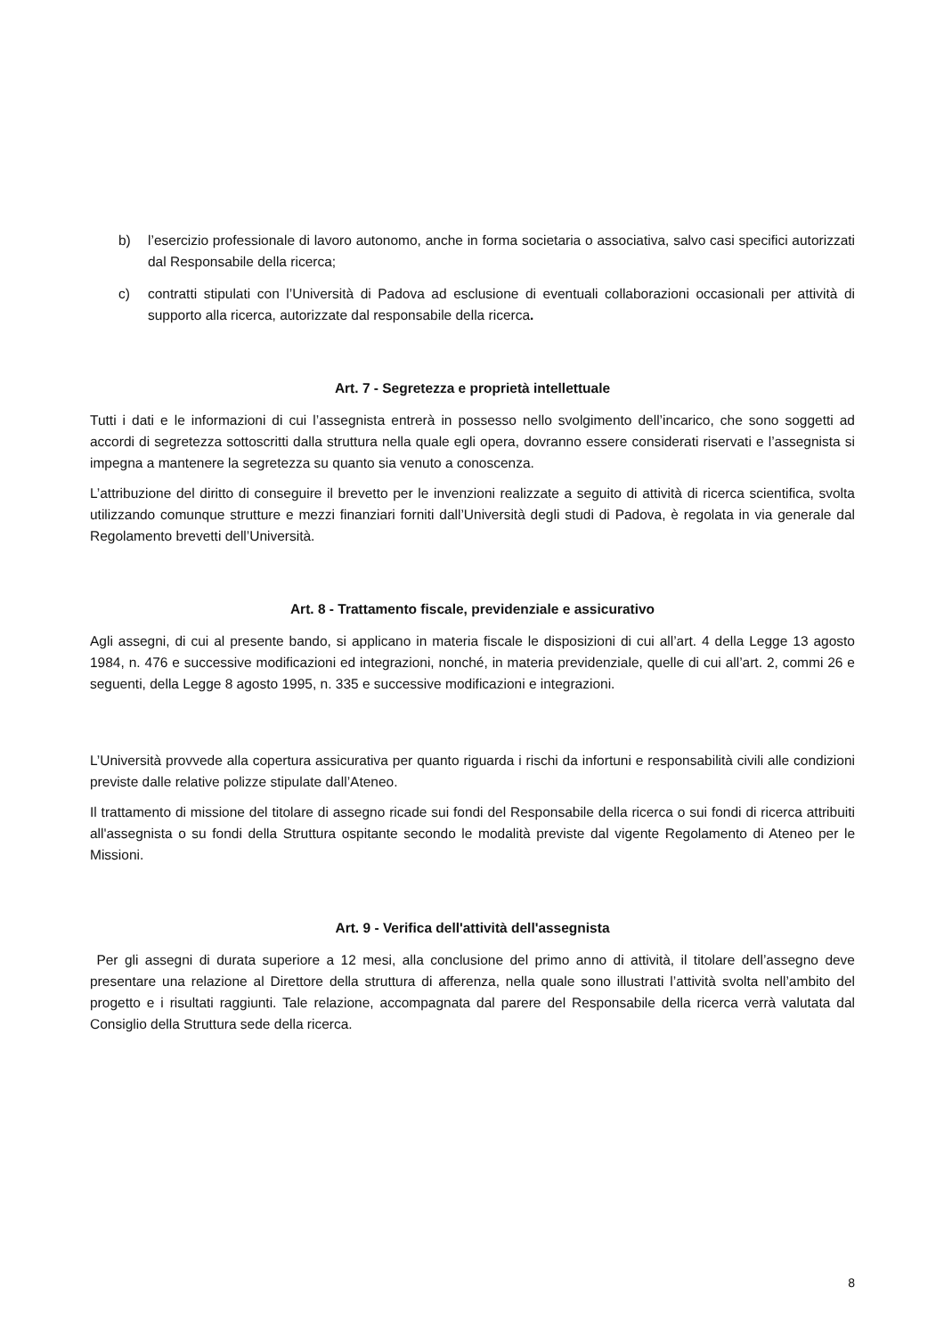b) l’esercizio professionale di lavoro autonomo, anche in forma societaria o associativa, salvo casi specifici autorizzati dal Responsabile della ricerca;
c) contratti stipulati con l’Università di Padova ad esclusione di eventuali collaborazioni occasionali per attività di supporto alla ricerca, autorizzate dal responsabile della ricerca.
Art. 7 - Segretezza e proprietà intellettuale
Tutti i dati e le informazioni di cui l’assegnista entrerà in possesso nello svolgimento dell’incarico, che sono soggetti ad accordi di segretezza sottoscritti dalla struttura nella quale egli opera, dovranno essere considerati riservati e l’assegnista si impegna a mantenere la segretezza su quanto sia venuto a conoscenza.
L’attribuzione del diritto di conseguire il brevetto per le invenzioni realizzate a seguito di attività di ricerca scientifica, svolta utilizzando comunque strutture e mezzi finanziari forniti dall’Università degli studi di Padova, è regolata in via generale dal Regolamento brevetti dell’Università.
Art. 8 - Trattamento fiscale, previdenziale e assicurativo
Agli assegni, di cui al presente bando, si applicano in materia fiscale le disposizioni di cui all’art. 4 della Legge 13 agosto 1984, n. 476 e successive modificazioni ed integrazioni, nonché, in materia previdenziale, quelle di cui all’art. 2, commi 26 e seguenti, della Legge 8 agosto 1995, n. 335 e successive modificazioni e integrazioni.
L’Università provvede alla copertura assicurativa per quanto riguarda i rischi da infortuni e responsabilità civili alle condizioni previste dalle relative polizze stipulate dall’Ateneo.
Il trattamento di missione del titolare di assegno ricade sui fondi del Responsabile della ricerca o sui fondi di ricerca attribuiti all'assegnista o su fondi della Struttura ospitante secondo le modalità previste dal vigente Regolamento di Ateneo per le Missioni.
Art. 9 - Verifica dell'attività dell'assegnista
Per gli assegni di durata superiore a 12 mesi, alla conclusione del primo anno di attività, il titolare dell’assegno deve presentare una relazione al Direttore della struttura di afferenza, nella quale sono illustrati l’attività svolta nell’ambito del progetto e i risultati raggiunti. Tale relazione, accompagnata dal parere del Responsabile della ricerca verrà valutata dal Consiglio della Struttura sede della ricerca.
8